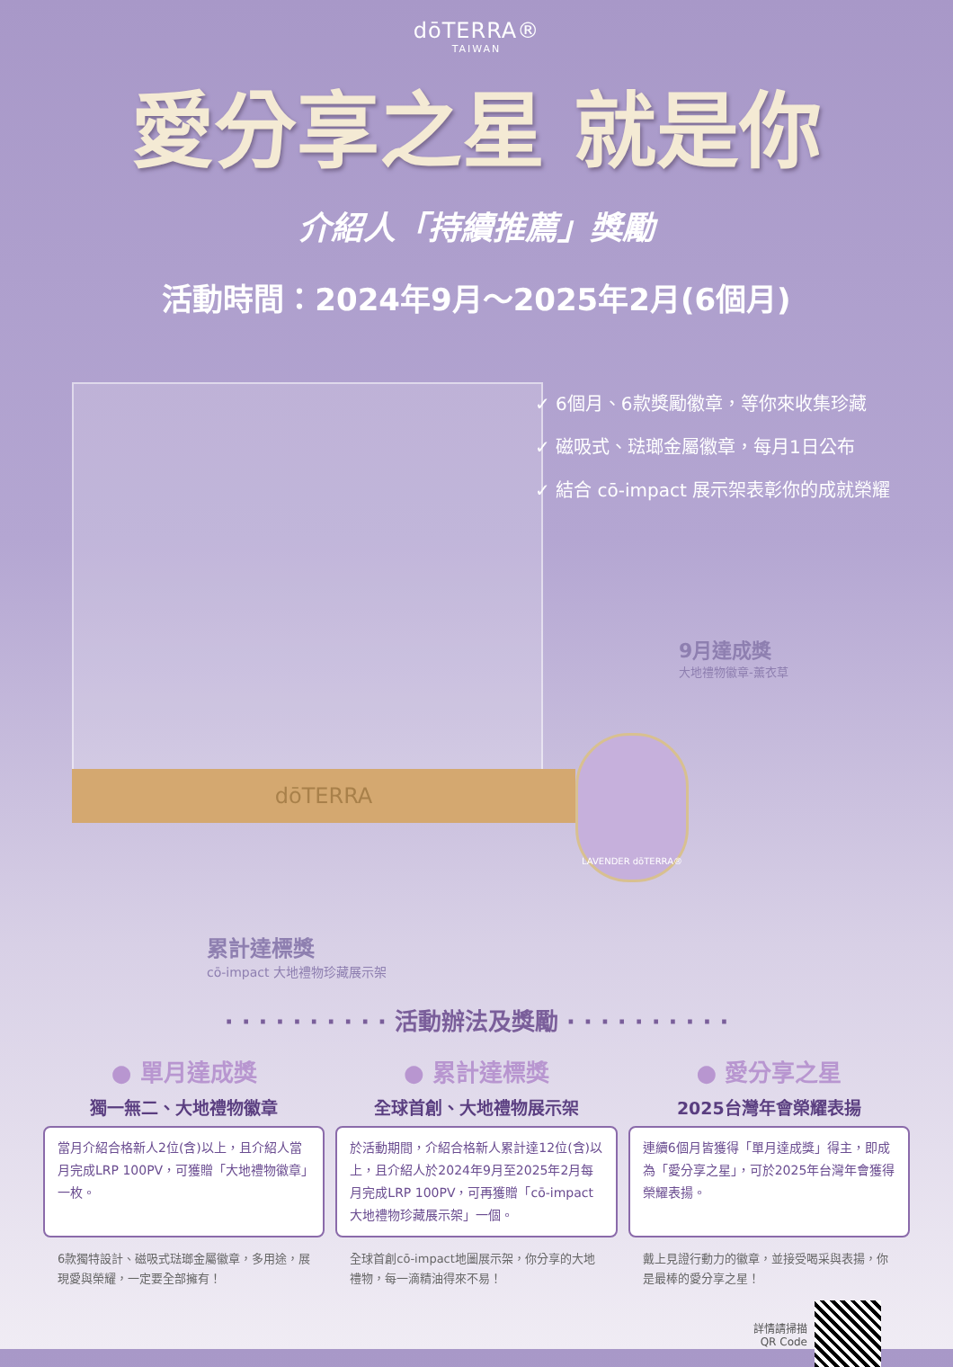dōTERRA®
TAIWAN
愛分享之星 就是你
介紹人「持續推薦」獎勵
活動時間：2024年9月～2025年2月(6個月)
dōTERRA
✓ 6個月、6款獎勵徽章，等你來收集珍藏
✓ 磁吸式、琺瑯金屬徽章，每月1日公布
✓ 結合 cō-impact 展示架表彰你的成就榮耀
9月達成獎
大地禮物徽章-薰衣草
LAVENDER dōTERRA®
累計達標獎
cō-impact 大地禮物珍藏展示架
· · · · · · · · · · 活動辦法及獎勵 · · · · · · · · · ·
● 單月達成獎
獨一無二、大地禮物徽章
當月介紹合格新人2位(含)以上，且介紹人當月完成LRP 100PV，可獲贈「大地禮物徽章」一枚。
6款獨特設計、磁吸式琺瑯金屬徽章，多用途，展現愛與榮耀，一定要全部擁有！
● 累計達標獎
全球首創、大地禮物展示架
於活動期間，介紹合格新人累計達12位(含)以上，且介紹人於2024年9月至2025年2月每月完成LRP 100PV，可再獲贈「cō-impact大地禮物珍藏展示架」一個。
全球首創cō-impact地圖展示架，你分享的大地禮物，每一滴精油得來不易！
● 愛分享之星
2025台灣年會榮耀表揚
連續6個月皆獲得「單月達成獎」得主，即成為「愛分享之星」，可於2025年台灣年會獲得榮耀表揚。
戴上見證行動力的徽章，並接受喝采與表揚，你是最棒的愛分享之星！
詳情請掃描
QR Code